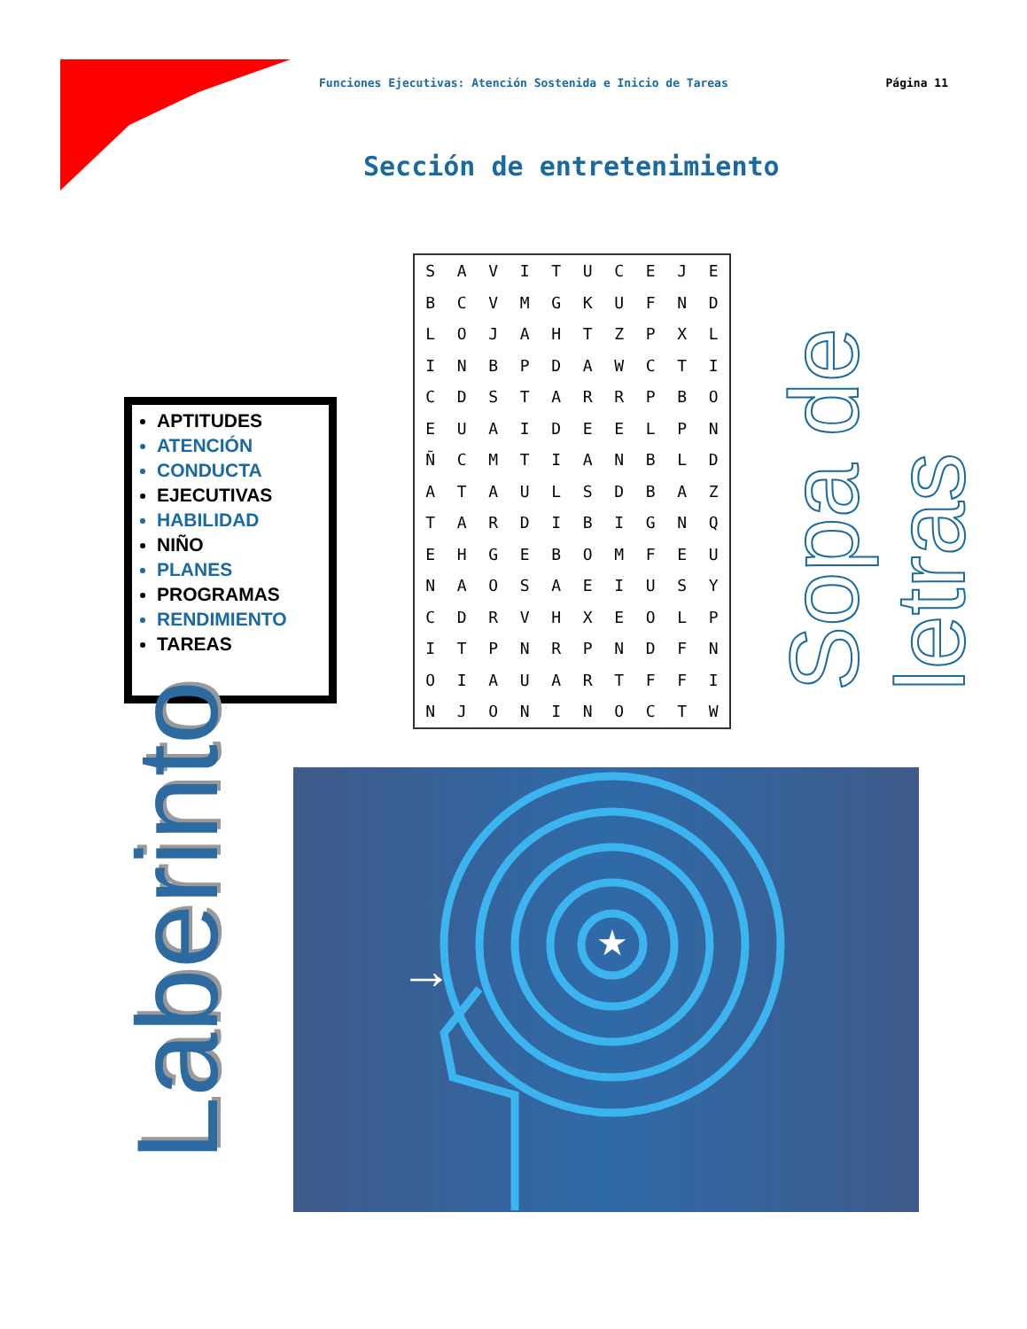Funciones Ejecutivas: Atención Sostenida e Inicio de Tareas Página 11
Sección de entretenimiento
APTITUDES
ATENCIÓN
CONDUCTA
EJECUTIVAS
HABILIDAD
NIÑO
PLANES
PROGRAMAS
RENDIMIENTO
TAREAS
| S | A | V | I | T | U | C | E | J | E |
| B | C | V | M | G | K | U | F | N | D |
| L | O | J | A | H | T | Z | P | X | L |
| I | N | B | P | D | A | W | C | T | I |
| C | D | S | T | A | R | R | P | B | O |
| E | U | A | I | D | E | E | L | P | N |
| Ñ | C | M | T | I | A | N | B | L | D |
| A | T | A | U | L | S | D | B | A | Z |
| T | A | R | D | I | B | I | G | N | Q |
| E | H | G | E | B | O | M | F | E | U |
| N | A | O | S | A | E | I | U | S | Y |
| C | D | R | V | H | X | E | O | L | P |
| I | T | P | N | R | P | N | D | F | N |
| O | I | A | U | A | R | T | F | F | I |
| N | J | O | N | I | N | O | C | T | W |
Sopa de letras
Laberinto
★
→